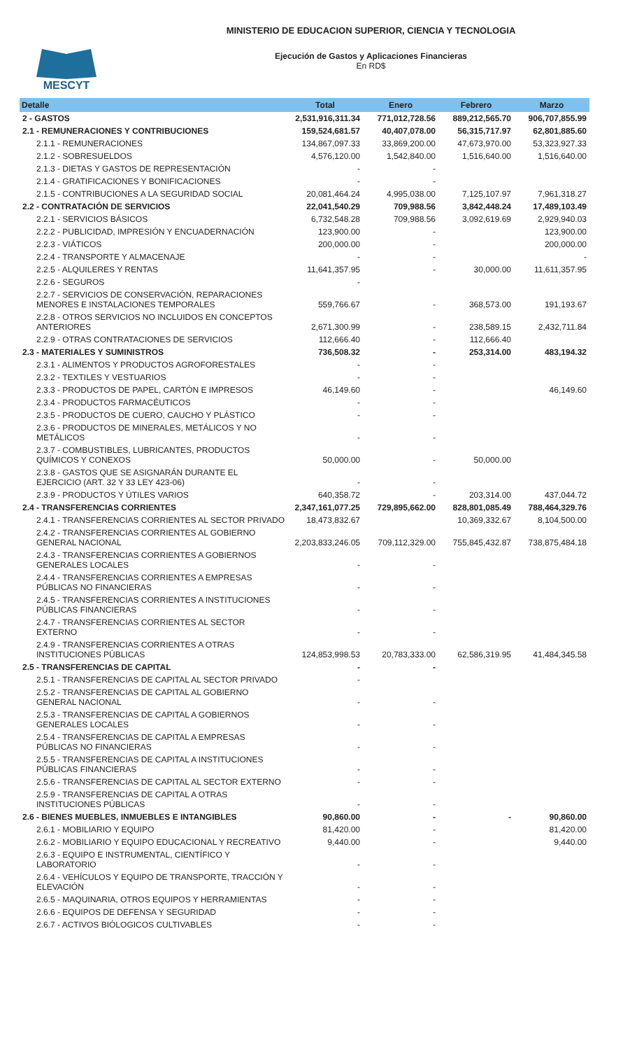MESCYT
MINISTERIO DE EDUCACION SUPERIOR, CIENCIA Y TECNOLOGIA
Ejecución de Gastos y Aplicaciones Financieras
En RD$
| Detalle | Total | Enero | Febrero | Marzo |
| --- | --- | --- | --- | --- |
| 2 - GASTOS | 2,531,916,311.34 | 771,012,728.56 | 889,212,565.70 | 906,707,855.99 |
| 2.1 - REMUNERACIONES Y CONTRIBUCIONES | 159,524,681.57 | 40,407,078.00 | 56,315,717.97 | 62,801,885.60 |
| 2.1.1 - REMUNERACIONES | 134,867,097.33 | 33,869,200.00 | 47,673,970.00 | 53,323,927.33 |
| 2.1.2 - SOBRESUELDOS | 4,576,120.00 | 1,542,840.00 | 1,516,640.00 | 1,516,640.00 |
| 2.1.3 - DIETAS Y GASTOS DE REPRESENTACIÓN | - | - | | |
| 2.1.4 - GRATIFICACIONES Y BONIFICACIONES | - | - | | |
| 2.1.5 - CONTRIBUCIONES A LA SEGURIDAD SOCIAL | 20,081,464.24 | 4,995,038.00 | 7,125,107.97 | 7,961,318.27 |
| 2.2 - CONTRATACIÓN DE SERVICIOS | 22,041,540.29 | 709,988.56 | 3,842,448.24 | 17,489,103.49 |
| 2.2.1 - SERVICIOS BÁSICOS | 6,732,548.28 | 709,988.56 | 3,092,619.69 | 2,929,940.03 |
| 2.2.2 - PUBLICIDAD, IMPRESIÓN Y ENCUADERNACIÓN | 123,900.00 | - | | 123,900.00 |
| 2.2.3 - VIÁTICOS | 200,000.00 | - | | 200,000.00 |
| 2.2.4 - TRANSPORTE Y ALMACENAJE | - | - | | - |
| 2.2.5 - ALQUILERES Y RENTAS | 11,641,357.95 | - | 30,000.00 | 11,611,357.95 |
| 2.2.6 - SEGUROS | - | | | |
| 2.2.7 - SERVICIOS DE CONSERVACIÓN, REPARACIONES MENORES E INSTALACIONES TEMPORALES | 559,766.67 | - | 368,573.00 | 191,193.67 |
| 2.2.8 - OTROS SERVICIOS NO INCLUIDOS EN CONCEPTOS ANTERIORES | 2,671,300.99 | - | 238,589.15 | 2,432,711.84 |
| 2.2.9 - OTRAS CONTRATACIONES DE SERVICIOS | 112,666.40 | - | 112,666.40 | |
| 2.3 - MATERIALES Y SUMINISTROS | 736,508.32 | - | 253,314.00 | 483,194.32 |
| 2.3.1 - ALIMENTOS Y PRODUCTOS AGROFORESTALES | - | - | | |
| 2.3.2 - TEXTILES Y VESTUARIOS | - | - | | |
| 2.3.3 - PRODUCTOS DE PAPEL, CARTÓN E IMPRESOS | 46,149.60 | - | | 46,149.60 |
| 2.3.4 - PRODUCTOS FARMACÉUTICOS | - | - | | |
| 2.3.5 - PRODUCTOS DE CUERO, CAUCHO Y PLÁSTICO | - | - | | |
| 2.3.6 - PRODUCTOS DE MINERALES, METÁLICOS Y NO METÁLICOS | - | - | | |
| 2.3.7 - COMBUSTIBLES, LUBRICANTES, PRODUCTOS QUÍMICOS Y CONEXOS | 50,000.00 | - | 50,000.00 | |
| 2.3.8 - GASTOS QUE SE ASIGNARÁN DURANTE EL EJERCICIO (ART. 32 Y 33 LEY 423-06) | - | - | | |
| 2.3.9 - PRODUCTOS Y ÚTILES VARIOS | 640,358.72 | - | 203,314.00 | 437,044.72 |
| 2.4 - TRANSFERENCIAS CORRIENTES | 2,347,161,077.25 | 729,895,662.00 | 828,801,085.49 | 788,464,329.76 |
| 2.4.1 - TRANSFERENCIAS CORRIENTES AL SECTOR PRIVADO | 18,473,832.67 | | 10,369,332.67 | 8,104,500.00 |
| 2.4.2 - TRANSFERENCIAS CORRIENTES AL GOBIERNO GENERAL NACIONAL | 2,203,833,246.05 | 709,112,329.00 | 755,845,432.87 | 738,875,484.18 |
| 2.4.3 - TRANSFERENCIAS CORRIENTES A GOBIERNOS GENERALES LOCALES | - | - | | |
| 2.4.4 - TRANSFERENCIAS CORRIENTES A EMPRESAS PÚBLICAS NO FINANCIERAS | - | - | | |
| 2.4.5 - TRANSFERENCIAS CORRIENTES A INSTITUCIONES PÚBLICAS FINANCIERAS | - | - | | |
| 2.4.7 - TRANSFERENCIAS CORRIENTES AL SECTOR EXTERNO | - | - | | |
| 2.4.9 - TRANSFERENCIAS CORRIENTES A OTRAS INSTITUCIONES PÚBLICAS | 124,853,998.53 | 20,783,333.00 | 62,586,319.95 | 41,484,345.58 |
| 2.5 - TRANSFERENCIAS DE CAPITAL | - | - | | |
| 2.5.1 - TRANSFERENCIAS DE CAPITAL AL SECTOR PRIVADO | - | | | |
| 2.5.2 - TRANSFERENCIAS DE CAPITAL AL GOBIERNO GENERAL NACIONAL | - | - | | |
| 2.5.3 - TRANSFERENCIAS DE CAPITAL A GOBIERNOS GENERALES LOCALES | - | - | | |
| 2.5.4 - TRANSFERENCIAS DE CAPITAL A EMPRESAS PÚBLICAS NO FINANCIERAS | - | - | | |
| 2.5.5 - TRANSFERENCIAS DE CAPITAL A INSTITUCIONES PÚBLICAS FINANCIERAS | - | - | | |
| 2.5.6 - TRANSFERENCIAS DE CAPITAL AL SECTOR EXTERNO | - | - | | |
| 2.5.9 - TRANSFERENCIAS DE CAPITAL A OTRAS INSTITUCIONES PÚBLICAS | - | - | | |
| 2.6 - BIENES MUEBLES, INMUEBLES E INTANGIBLES | 90,860.00 | - | - | 90,860.00 |
| 2.6.1 - MOBILIARIO Y EQUIPO | 81,420.00 | - | | 81,420.00 |
| 2.6.2 - MOBILIARIO Y EQUIPO EDUCACIONAL Y RECREATIVO | 9,440.00 | - | | 9,440.00 |
| 2.6.3 - EQUIPO E INSTRUMENTAL, CIENTÍFICO Y LABORATORIO | - | - | | |
| 2.6.4 - VEHÍCULOS Y EQUIPO DE TRANSPORTE, TRACCIÓN Y ELEVACIÓN | - | - | | |
| 2.6.5 - MAQUINARIA, OTROS EQUIPOS Y HERRAMIENTAS | - | - | | |
| 2.6.6 - EQUIPOS DE DEFENSA Y SEGURIDAD | - | - | | |
| 2.6.7 - ACTIVOS BIÓLOGICOS CULTIVABLES | - | - | | |